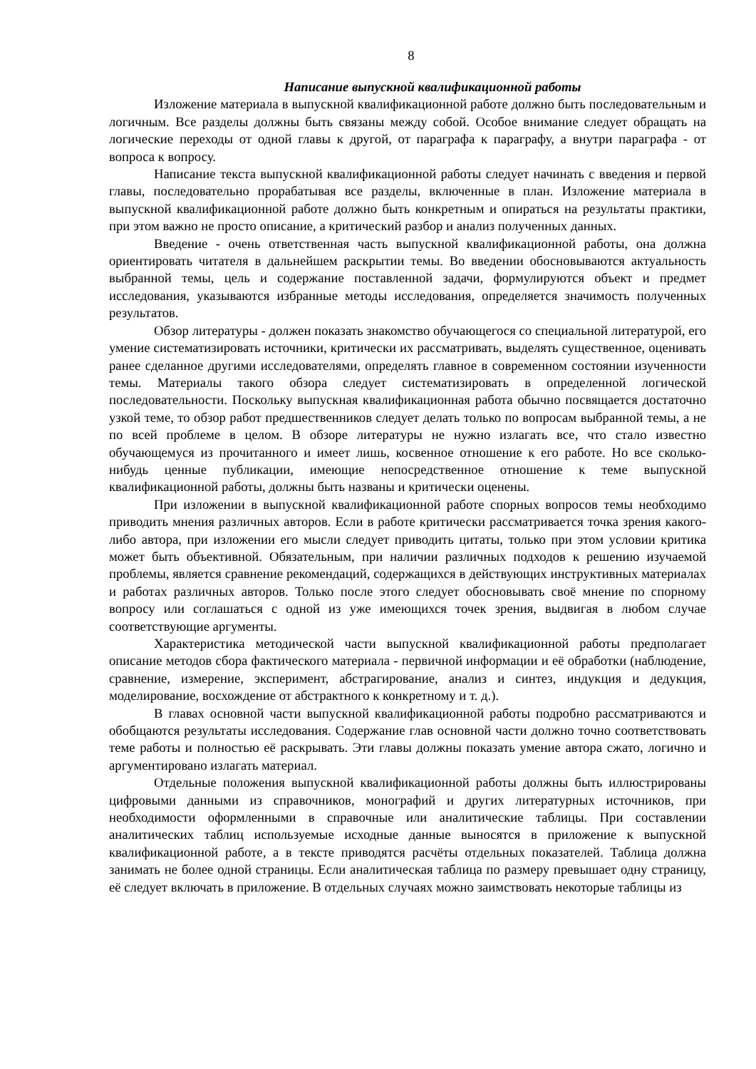8
Написание выпускной квалификационной работы
Изложение материала в выпускной квалификационной работе должно быть последовательным и логичным. Все разделы должны быть связаны между собой. Особое внимание следует обращать на логические переходы от одной главы к другой, от параграфа к параграфу, а внутри параграфа - от вопроса к вопросу.
Написание текста выпускной квалификационной работы следует начинать с введения и первой главы, последовательно прорабатывая все разделы, включенные в план. Изложение материала в выпускной квалификационной работе должно быть конкретным и опираться на результаты практики, при этом важно не просто описание, а критический разбор и анализ полученных данных.
Введение - очень ответственная часть выпускной квалификационной работы, она должна ориентировать читателя в дальнейшем раскрытии темы. Во введении обосновываются актуальность выбранной темы, цель и содержание поставленной задачи, формулируются объект и предмет исследования, указываются избранные методы исследования, определяется значимость полученных результатов.
Обзор литературы - должен показать знакомство обучающегося со специальной литературой, его умение систематизировать источники, критически их рассматривать, выделять существенное, оценивать ранее сделанное другими исследователями, определять главное в современном состоянии изученности темы. Материалы такого обзора следует систематизировать в определенной логической последовательности. Поскольку выпускная квалификационная работа обычно посвящается достаточно узкой теме, то обзор работ предшественников следует делать только по вопросам выбранной темы, а не по всей проблеме в целом. В обзоре литературы не нужно излагать все, что стало известно обучающемуся из прочитанного и имеет лишь, косвенное отношение к его работе. Но все сколько-нибудь ценные публикации, имеющие непосредственное отношение к теме выпускной квалификационной работы, должны быть названы и критически оценены.
При изложении в выпускной квалификационной работе спорных вопросов темы необходимо приводить мнения различных авторов. Если в работе критически рассматривается точка зрения какого-либо автора, при изложении его мысли следует приводить цитаты, только при этом условии критика может быть объективной. Обязательным, при наличии различных подходов к решению изучаемой проблемы, является сравнение рекомендаций, содержащихся в действующих инструктивных материалах и работах различных авторов. Только после этого следует обосновывать своё мнение по спорному вопросу или соглашаться с одной из уже имеющихся точек зрения, выдвигая в любом случае соответствующие аргументы.
Характеристика методической части выпускной квалификационной работы предполагает описание методов сбора фактического материала - первичной информации и её обработки (наблюдение, сравнение, измерение, эксперимент, абстрагирование, анализ и синтез, индукция и дедукция, моделирование, восхождение от абстрактного к конкретному и т. д.).
В главах основной части выпускной квалификационной работы подробно рассматриваются и обобщаются результаты исследования. Содержание глав основной части должно точно соответствовать теме работы и полностью её раскрывать. Эти главы должны показать умение автора сжато, логично и аргументировано излагать материал.
Отдельные положения выпускной квалификационной работы должны быть иллюстрированы цифровыми данными из справочников, монографий и других литературных источников, при необходимости оформленными в справочные или аналитические таблицы. При составлении аналитических таблиц используемые исходные данные выносятся в приложение к выпускной квалификационной работе, а в тексте приводятся расчёты отдельных показателей. Таблица должна занимать не более одной страницы. Если аналитическая таблица по размеру превышает одну страницу, её следует включать в приложение. В отдельных случаях можно заимствовать некоторые таблицы из